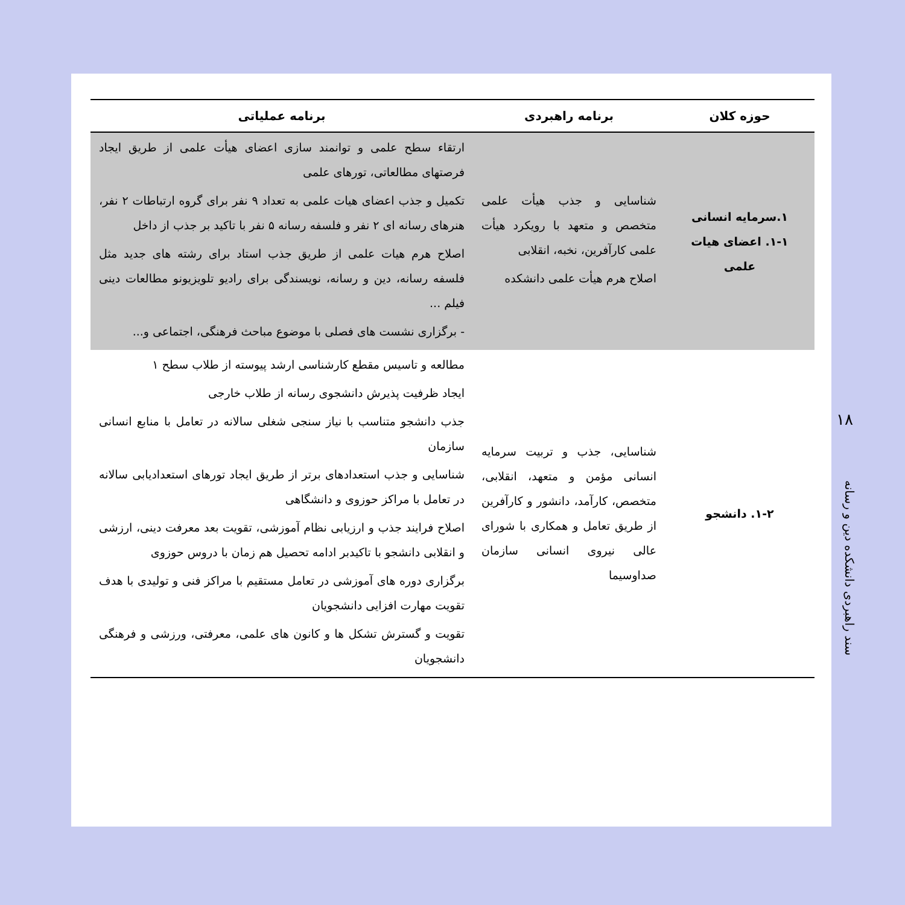| حوزه کلان | برنامه راهبردی | برنامه عملیاتی |
| --- | --- | --- |
| ۱.سرمایه انسانی ۱-۱. اعضای هیات علمی | شناسایی و جذب هیأت علمی متخصص و متعهد با رویکرد هیأت علمی کارآفرین، نخبه، انقلابی اصلاح هرم هیأت علمی دانشکده | ارتقاء سطح علمی و توانمند سازی اعضای هیأت علمی از طریق ایجاد فرصتهای مطالعاتی، تورهای علمی تکمیل و جذب اعضای هیات علمی به تعداد ۹ نفر برای گروه ارتباطات ۲ نفر، هنرهای رسانه ای ۲ نفر و فلسفه رسانه ۵ نفر با تاکید بر جذب از داخل اصلاح هرم هیات علمی از طریق جذب استاد برای رشته های جدید مثل فلسفه رسانه، دین و رسانه، نویسندگی برای رادیو تلویزیونو مطالعات دینی فیلم ... - برگزاری نشست های فصلی با موضوع مباحث فرهنگی، اجتماعی و... |
| ۱-۲. دانشجو | شناسایی، جذب و تربیت سرمایه انسانی مؤمن و متعهد، انقلابی، متخصص، کارآمد، دانشور و کارآفرین از طریق تعامل و همکاری با شورای عالی نیروی انسانی سازمان صداوسیما | مطالعه و تاسیس مقطع کارشناسی ارشد پیوسته از طلاب سطح ۱ ایجاد ظرفیت پذیرش دانشجوی رسانه از طلاب خارجی جذب دانشجو متناسب با نیاز سنجی شغلی سالانه در تعامل با منابع انسانی سازمان شناسایی و جذب استعدادهای برتر از طریق ایجاد تورهای استعدادیابی سالانه در تعامل با مراکز حوزوی و دانشگاهی اصلاح فرایند جذب و ارزیابی نظام آموزشی، تقویت بعد معرفت دینی، ارزشی و انقلابی دانشجو با تاکیدبر ادامه تحصیل هم زمان با دروس حوزوی برگزاری دوره های آموزشی در تعامل مستقیم با مراکز فنی و تولیدی با هدف تقویت مهارت افزایی دانشجویان تقویت و گسترش تشکل ها و کانون های علمی، معرفتی، ورزشی و فرهنگی دانشجویان |
۱۸
سند راهبردی دانشکده دین و رسانه